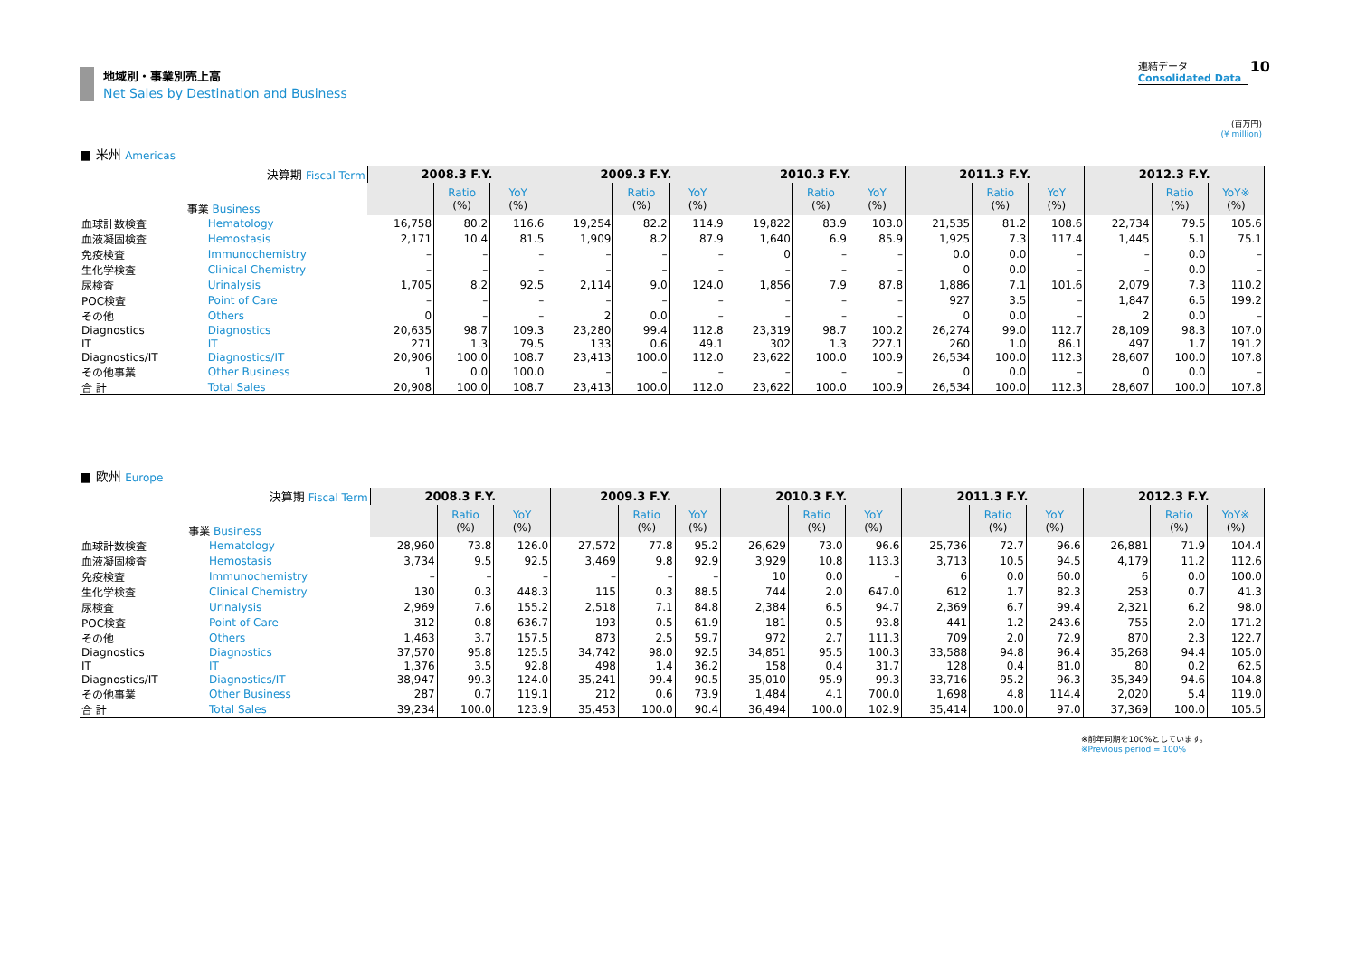地域別・事業別売上高
Net Sales by Destination and Business
連結データ
Consolidated Data
10
(百万円)
(¥ million)
■ 米州 Americas
| 決算期 Fiscal Term | | 2008.3 F.Y. | | | 2009.3 F.Y. | | | 2010.3 F.Y. | | | 2011.3 F.Y. | | | 2012.3 F.Y. | | |
| --- | --- | --- | --- | --- | --- | --- | --- | --- | --- | --- | --- | --- | --- | --- | --- | --- |
| 事業 Business | | | Ratio (%) | YoY (%) | | Ratio (%) | YoY (%) | | Ratio (%) | YoY (%) | | Ratio (%) | YoY (%) | | Ratio (%) | YoY※ (%) |
| 血球計数検査 | Hematology | 16,758 | 80.2 | 116.6 | 19,254 | 82.2 | 114.9 | 19,822 | 83.9 | 103.0 | 21,535 | 81.2 | 108.6 | 22,734 | 79.5 | 105.6 |
| 血液凝固検査 | Hemostasis | 2,171 | 10.4 | 81.5 | 1,909 | 8.2 | 87.9 | 1,640 | 6.9 | 85.9 | 1,925 | 7.3 | 117.4 | 1,445 | 5.1 | 75.1 |
| 免疫検査 | Immunochemistry | – | – | – | – | – | – | 0 | – | – | 0.0 | 0.0 | – | – | 0.0 | – |
| 生化学検査 | Clinical Chemistry | – | – | – | – | – | – | – | – | – | 0 | 0.0 | – | – | 0.0 | – |
| 尿検査 | Urinalysis | 1,705 | 8.2 | 92.5 | 2,114 | 9.0 | 124.0 | 1,856 | 7.9 | 87.8 | 1,886 | 7.1 | 101.6 | 2,079 | 7.3 | 110.2 |
| POC検査 | Point of Care | – | – | – | – | – | – | – | – | – | 927 | 3.5 | – | 1,847 | 6.5 | 199.2 |
| その他 | Others | 0 | – | – | 2 | 0.0 | – | – | – | – | 0 | 0.0 | – | 2 | 0.0 | – |
| Diagnostics | Diagnostics | 20,635 | 98.7 | 109.3 | 23,280 | 99.4 | 112.8 | 23,319 | 98.7 | 100.2 | 26,274 | 99.0 | 112.7 | 28,109 | 98.3 | 107.0 |
| IT | IT | 271 | 1.3 | 79.5 | 133 | 0.6 | 49.1 | 302 | 1.3 | 227.1 | 260 | 1.0 | 86.1 | 497 | 1.7 | 191.2 |
| Diagnostics/IT | Diagnostics/IT | 20,906 | 100.0 | 108.7 | 23,413 | 100.0 | 112.0 | 23,622 | 100.0 | 100.9 | 26,534 | 100.0 | 112.3 | 28,607 | 100.0 | 107.8 |
| その他事業 | Other Business | 1 | 0.0 | 100.0 | – | – | – | – | – | – | 0 | 0.0 | – | 0 | 0.0 | – |
| 合 計 | Total Sales | 20,908 | 100.0 | 108.7 | 23,413 | 100.0 | 112.0 | 23,622 | 100.0 | 100.9 | 26,534 | 100.0 | 112.3 | 28,607 | 100.0 | 107.8 |
■ 欧州 Europe
| 決算期 Fiscal Term | | 2008.3 F.Y. | | | 2009.3 F.Y. | | | 2010.3 F.Y. | | | 2011.3 F.Y. | | | 2012.3 F.Y. | | |
| --- | --- | --- | --- | --- | --- | --- | --- | --- | --- | --- | --- | --- | --- | --- | --- | --- |
| 事業 Business | | | Ratio (%) | YoY (%) | | Ratio (%) | YoY (%) | | Ratio (%) | YoY (%) | | Ratio (%) | YoY (%) | | Ratio (%) | YoY※ (%) |
| 血球計数検査 | Hematology | 28,960 | 73.8 | 126.0 | 27,572 | 77.8 | 95.2 | 26,629 | 73.0 | 96.6 | 25,736 | 72.7 | 96.6 | 26,881 | 71.9 | 104.4 |
| 血液凝固検査 | Hemostasis | 3,734 | 9.5 | 92.5 | 3,469 | 9.8 | 92.9 | 3,929 | 10.8 | 113.3 | 3,713 | 10.5 | 94.5 | 4,179 | 11.2 | 112.6 |
| 免疫検査 | Immunochemistry | – | – | – | – | – | – | 10 | 0.0 | – | 6 | 0.0 | 60.0 | 6 | 0.0 | 100.0 |
| 生化学検査 | Clinical Chemistry | 130 | 0.3 | 448.3 | 115 | 0.3 | 88.5 | 744 | 2.0 | 647.0 | 612 | 1.7 | 82.3 | 253 | 0.7 | 41.3 |
| 尿検査 | Urinalysis | 2,969 | 7.6 | 155.2 | 2,518 | 7.1 | 84.8 | 2,384 | 6.5 | 94.7 | 2,369 | 6.7 | 99.4 | 2,321 | 6.2 | 98.0 |
| POC検査 | Point of Care | 312 | 0.8 | 636.7 | 193 | 0.5 | 61.9 | 181 | 0.5 | 93.8 | 441 | 1.2 | 243.6 | 755 | 2.0 | 171.2 |
| その他 | Others | 1,463 | 3.7 | 157.5 | 873 | 2.5 | 59.7 | 972 | 2.7 | 111.3 | 709 | 2.0 | 72.9 | 870 | 2.3 | 122.7 |
| Diagnostics | Diagnostics | 37,570 | 95.8 | 125.5 | 34,742 | 98.0 | 92.5 | 34,851 | 95.5 | 100.3 | 33,588 | 94.8 | 96.4 | 35,268 | 94.4 | 105.0 |
| IT | IT | 1,376 | 3.5 | 92.8 | 498 | 1.4 | 36.2 | 158 | 0.4 | 31.7 | 128 | 0.4 | 81.0 | 80 | 0.2 | 62.5 |
| Diagnostics/IT | Diagnostics/IT | 38,947 | 99.3 | 124.0 | 35,241 | 99.4 | 90.5 | 35,010 | 95.9 | 99.3 | 33,716 | 95.2 | 96.3 | 35,349 | 94.6 | 104.8 |
| その他事業 | Other Business | 287 | 0.7 | 119.1 | 212 | 0.6 | 73.9 | 1,484 | 4.1 | 700.0 | 1,698 | 4.8 | 114.4 | 2,020 | 5.4 | 119.0 |
| 合 計 | Total Sales | 39,234 | 100.0 | 123.9 | 35,453 | 100.0 | 90.4 | 36,494 | 100.0 | 102.9 | 35,414 | 100.0 | 97.0 | 37,369 | 100.0 | 105.5 |
※前年同期を100%としています。
※Previous period = 100%